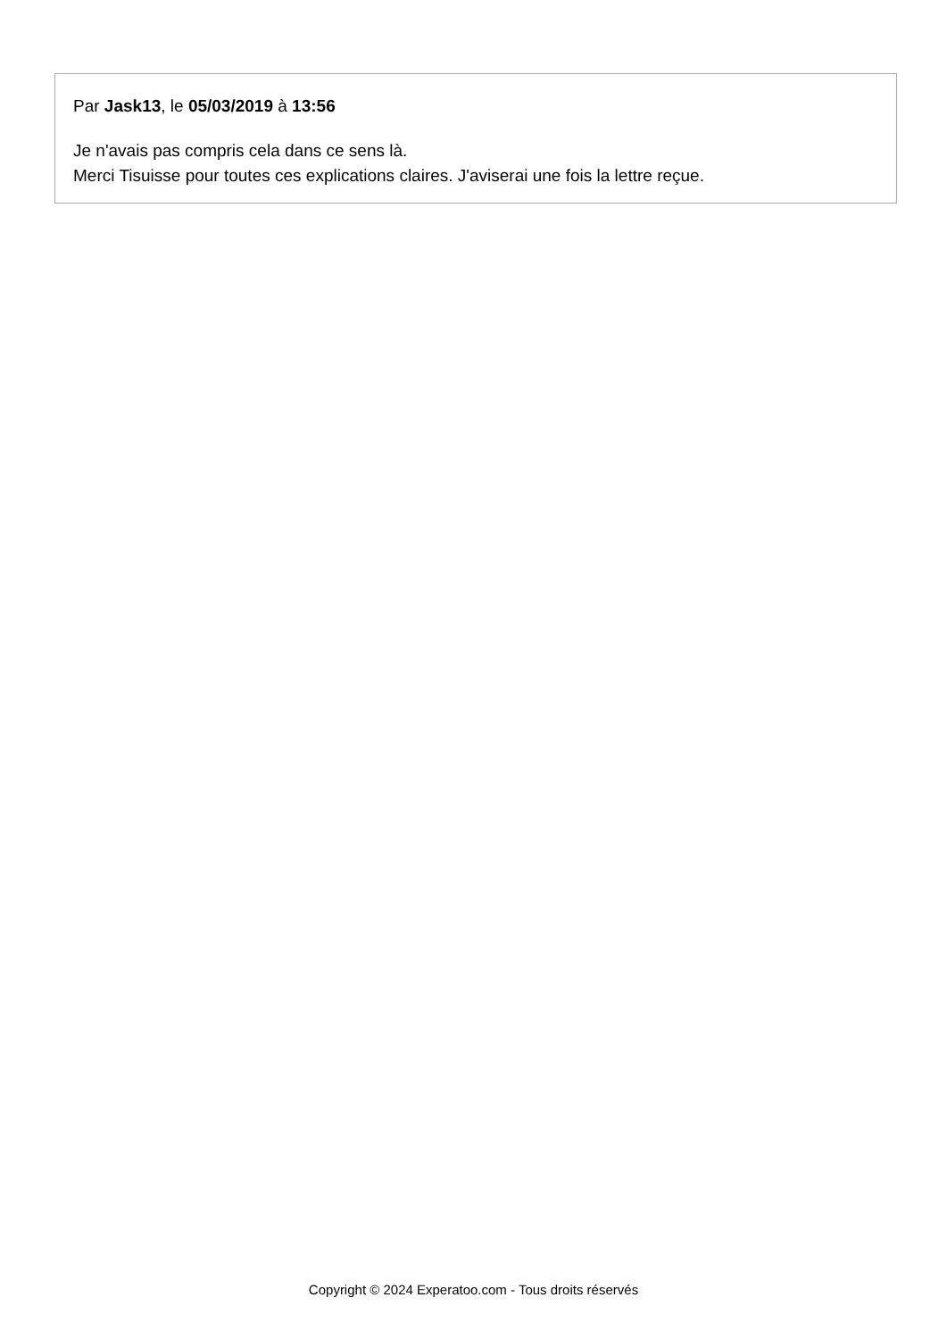Par Jask13, le 05/03/2019 à 13:56
Je n'avais pas compris cela dans ce sens là.
Merci Tisuisse pour toutes ces explications claires. J'aviserai une fois la lettre reçue.
Copyright © 2024 Experatoo.com - Tous droits réservés